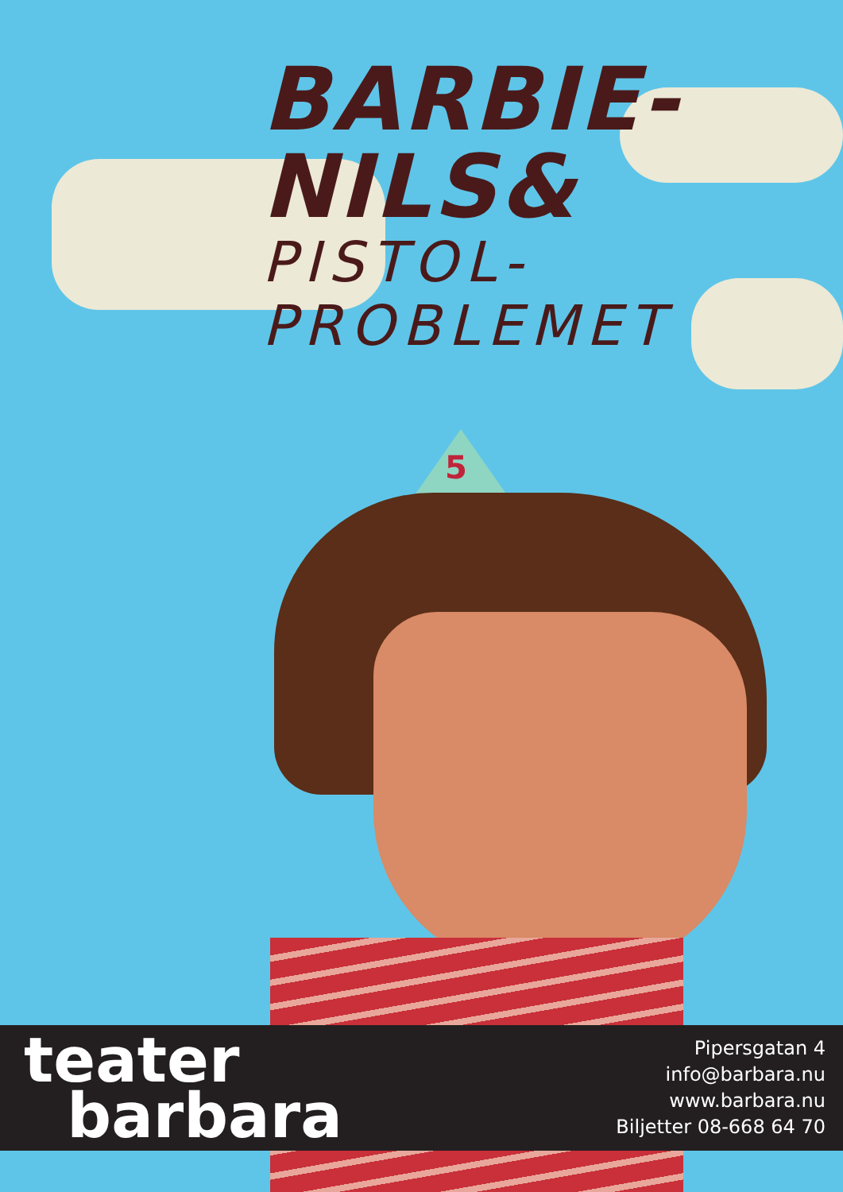5
BARBIE-
NILS&
PISTOL-
PROBLEMET
teater
barbara
Pipersgatan 4
info@barbara.nu
www.barbara.nu
Biljetter 08-668 64 70